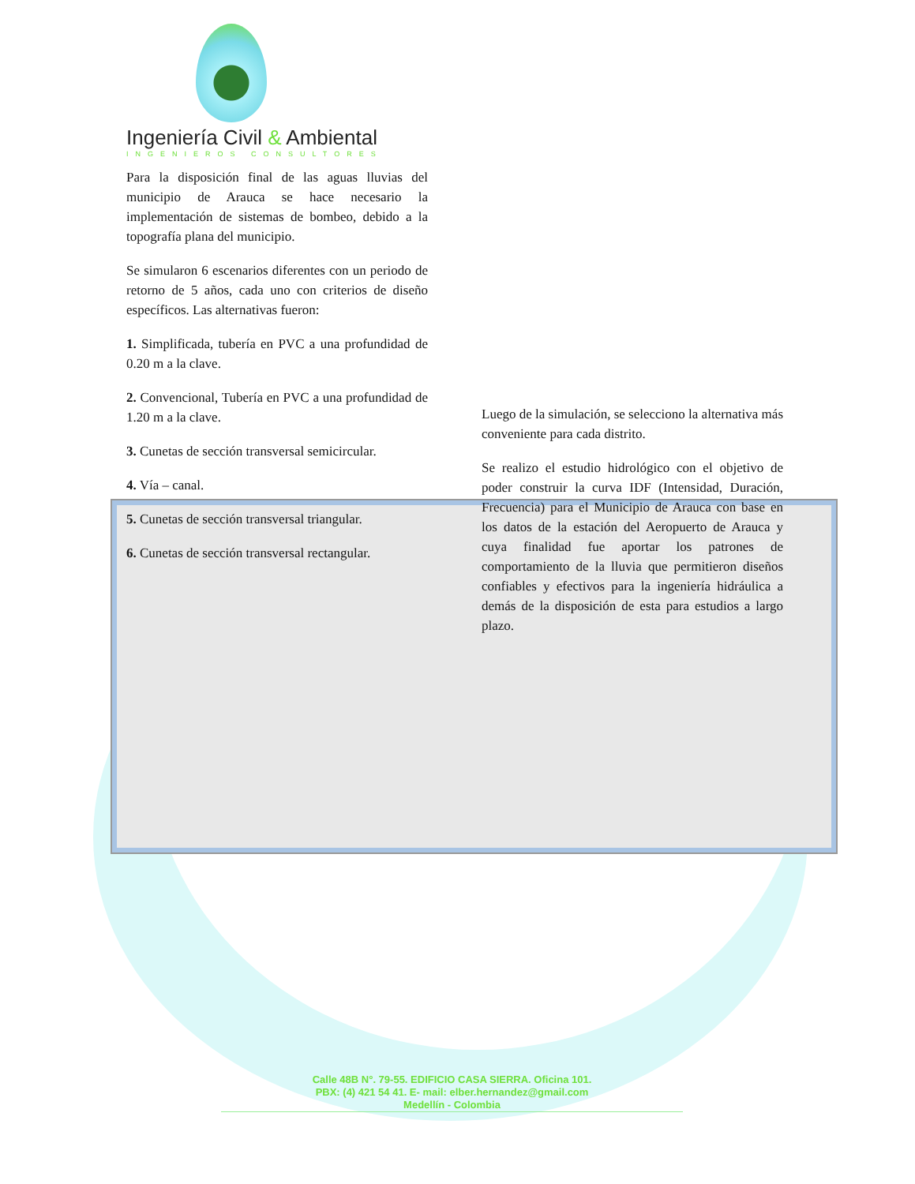Ingeniería Civil & Ambiental
INGENIEROS CONSULTORES
Para la disposición final de las aguas lluvias del municipio de Arauca se hace necesario la implementación de sistemas de bombeo, debido a la topografía plana del municipio.
Se simularon 6 escenarios diferentes con un periodo de retorno de 5 años, cada uno con criterios de diseño específicos. Las alternativas fueron:
1. Simplificada, tubería en PVC a una profundidad de 0.20 m a la clave.
2. Convencional, Tubería en PVC a una profundidad de 1.20 m a la clave.
3. Cunetas de sección transversal semicircular.
4. Vía – canal.
5. Cunetas de sección transversal triangular.
6. Cunetas de sección transversal rectangular.
Luego de la simulación, se selecciono la alternativa más conveniente para cada distrito.
Se realizo el estudio hidrológico con el objetivo de poder construir la curva IDF (Intensidad, Duración, Frecuencia) para el Municipio de Arauca con base en los datos de la estación del Aeropuerto de Arauca y cuya finalidad fue aportar los patrones de comportamiento de la lluvia que permitieron diseños confiables y efectivos para la ingeniería hidráulica a demás de la disposición de esta para estudios a largo plazo.
Calle 48B N°. 79-55. EDIFICIO CASA SIERRA. Oficina 101.
PBX: (4) 421 54 41. E- mail: elber.hernandez@gmail.com
Medellín - Colombia